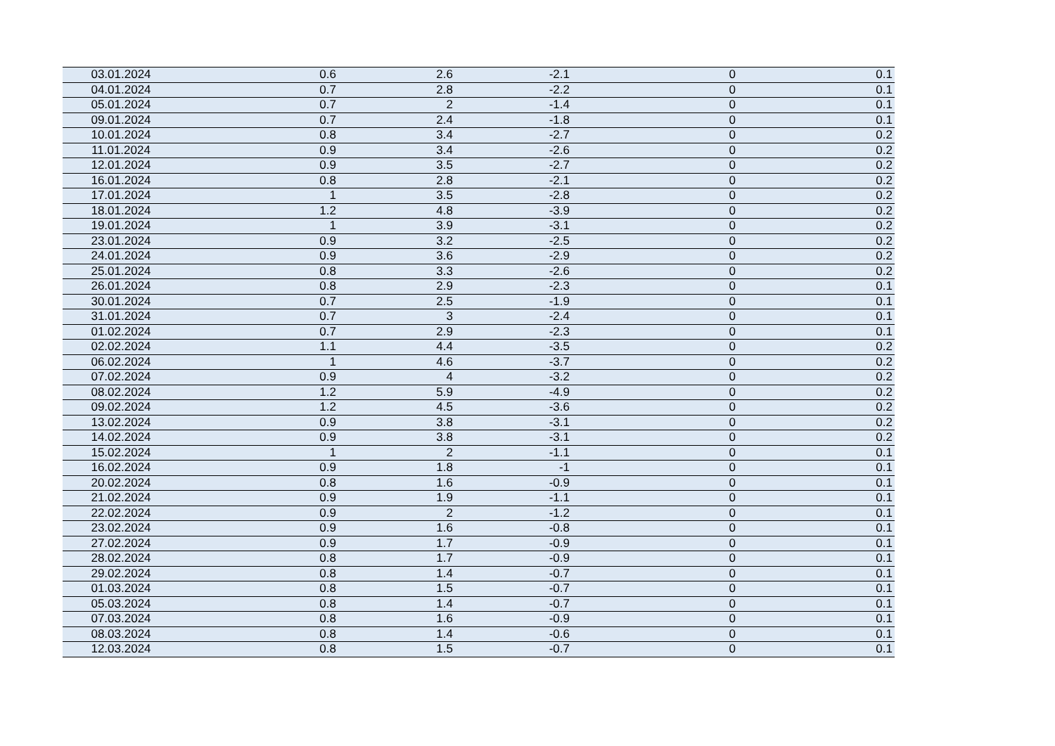| 03.01.2024 | 0.6 | 2.6 | -2.1 | 0 | 0.1 |
| 04.01.2024 | 0.7 | 2.8 | -2.2 | 0 | 0.1 |
| 05.01.2024 | 0.7 | 2 | -1.4 | 0 | 0.1 |
| 09.01.2024 | 0.7 | 2.4 | -1.8 | 0 | 0.1 |
| 10.01.2024 | 0.8 | 3.4 | -2.7 | 0 | 0.2 |
| 11.01.2024 | 0.9 | 3.4 | -2.6 | 0 | 0.2 |
| 12.01.2024 | 0.9 | 3.5 | -2.7 | 0 | 0.2 |
| 16.01.2024 | 0.8 | 2.8 | -2.1 | 0 | 0.2 |
| 17.01.2024 | 1 | 3.5 | -2.8 | 0 | 0.2 |
| 18.01.2024 | 1.2 | 4.8 | -3.9 | 0 | 0.2 |
| 19.01.2024 | 1 | 3.9 | -3.1 | 0 | 0.2 |
| 23.01.2024 | 0.9 | 3.2 | -2.5 | 0 | 0.2 |
| 24.01.2024 | 0.9 | 3.6 | -2.9 | 0 | 0.2 |
| 25.01.2024 | 0.8 | 3.3 | -2.6 | 0 | 0.2 |
| 26.01.2024 | 0.8 | 2.9 | -2.3 | 0 | 0.1 |
| 30.01.2024 | 0.7 | 2.5 | -1.9 | 0 | 0.1 |
| 31.01.2024 | 0.7 | 3 | -2.4 | 0 | 0.1 |
| 01.02.2024 | 0.7 | 2.9 | -2.3 | 0 | 0.1 |
| 02.02.2024 | 1.1 | 4.4 | -3.5 | 0 | 0.2 |
| 06.02.2024 | 1 | 4.6 | -3.7 | 0 | 0.2 |
| 07.02.2024 | 0.9 | 4 | -3.2 | 0 | 0.2 |
| 08.02.2024 | 1.2 | 5.9 | -4.9 | 0 | 0.2 |
| 09.02.2024 | 1.2 | 4.5 | -3.6 | 0 | 0.2 |
| 13.02.2024 | 0.9 | 3.8 | -3.1 | 0 | 0.2 |
| 14.02.2024 | 0.9 | 3.8 | -3.1 | 0 | 0.2 |
| 15.02.2024 | 1 | 2 | -1.1 | 0 | 0.1 |
| 16.02.2024 | 0.9 | 1.8 | -1 | 0 | 0.1 |
| 20.02.2024 | 0.8 | 1.6 | -0.9 | 0 | 0.1 |
| 21.02.2024 | 0.9 | 1.9 | -1.1 | 0 | 0.1 |
| 22.02.2024 | 0.9 | 2 | -1.2 | 0 | 0.1 |
| 23.02.2024 | 0.9 | 1.6 | -0.8 | 0 | 0.1 |
| 27.02.2024 | 0.9 | 1.7 | -0.9 | 0 | 0.1 |
| 28.02.2024 | 0.8 | 1.7 | -0.9 | 0 | 0.1 |
| 29.02.2024 | 0.8 | 1.4 | -0.7 | 0 | 0.1 |
| 01.03.2024 | 0.8 | 1.5 | -0.7 | 0 | 0.1 |
| 05.03.2024 | 0.8 | 1.4 | -0.7 | 0 | 0.1 |
| 07.03.2024 | 0.8 | 1.6 | -0.9 | 0 | 0.1 |
| 08.03.2024 | 0.8 | 1.4 | -0.6 | 0 | 0.1 |
| 12.03.2024 | 0.8 | 1.5 | -0.7 | 0 | 0.1 |